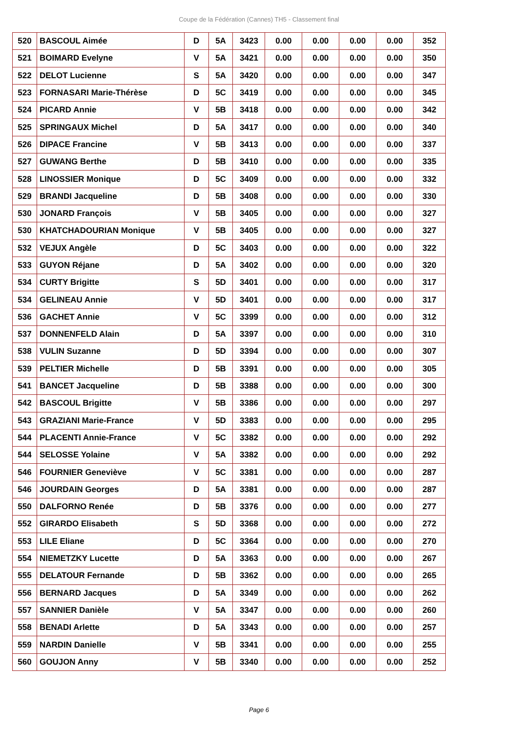Coupe de la Fédération (Cannes) TH5 - Classement final
| 520 | BASCOUL Aimée | D | 5A | 3423 | 0.00 | 0.00 | 0.00 | 0.00 | 352 |
| 521 | BOIMARD Evelyne | V | 5A | 3421 | 0.00 | 0.00 | 0.00 | 0.00 | 350 |
| 522 | DELOT Lucienne | S | 5A | 3420 | 0.00 | 0.00 | 0.00 | 0.00 | 347 |
| 523 | FORNASARI Marie-Thérèse | D | 5C | 3419 | 0.00 | 0.00 | 0.00 | 0.00 | 345 |
| 524 | PICARD Annie | V | 5B | 3418 | 0.00 | 0.00 | 0.00 | 0.00 | 342 |
| 525 | SPRINGAUX Michel | D | 5A | 3417 | 0.00 | 0.00 | 0.00 | 0.00 | 340 |
| 526 | DIPACE Francine | V | 5B | 3413 | 0.00 | 0.00 | 0.00 | 0.00 | 337 |
| 527 | GUWANG Berthe | D | 5B | 3410 | 0.00 | 0.00 | 0.00 | 0.00 | 335 |
| 528 | LINOSSIER Monique | D | 5C | 3409 | 0.00 | 0.00 | 0.00 | 0.00 | 332 |
| 529 | BRANDI Jacqueline | D | 5B | 3408 | 0.00 | 0.00 | 0.00 | 0.00 | 330 |
| 530 | JONARD François | V | 5B | 3405 | 0.00 | 0.00 | 0.00 | 0.00 | 327 |
| 530 | KHATCHADOURIAN Monique | V | 5B | 3405 | 0.00 | 0.00 | 0.00 | 0.00 | 327 |
| 532 | VEJUX Angèle | D | 5C | 3403 | 0.00 | 0.00 | 0.00 | 0.00 | 322 |
| 533 | GUYON Réjane | D | 5A | 3402 | 0.00 | 0.00 | 0.00 | 0.00 | 320 |
| 534 | CURTY Brigitte | S | 5D | 3401 | 0.00 | 0.00 | 0.00 | 0.00 | 317 |
| 534 | GELINEAU Annie | V | 5D | 3401 | 0.00 | 0.00 | 0.00 | 0.00 | 317 |
| 536 | GACHET Annie | V | 5C | 3399 | 0.00 | 0.00 | 0.00 | 0.00 | 312 |
| 537 | DONNENFELD Alain | D | 5A | 3397 | 0.00 | 0.00 | 0.00 | 0.00 | 310 |
| 538 | VULIN Suzanne | D | 5D | 3394 | 0.00 | 0.00 | 0.00 | 0.00 | 307 |
| 539 | PELTIER Michelle | D | 5B | 3391 | 0.00 | 0.00 | 0.00 | 0.00 | 305 |
| 541 | BANCET Jacqueline | D | 5B | 3388 | 0.00 | 0.00 | 0.00 | 0.00 | 300 |
| 542 | BASCOUL Brigitte | V | 5B | 3386 | 0.00 | 0.00 | 0.00 | 0.00 | 297 |
| 543 | GRAZIANI Marie-France | V | 5D | 3383 | 0.00 | 0.00 | 0.00 | 0.00 | 295 |
| 544 | PLACENTI Annie-France | V | 5C | 3382 | 0.00 | 0.00 | 0.00 | 0.00 | 292 |
| 544 | SELOSSE Yolaine | V | 5A | 3382 | 0.00 | 0.00 | 0.00 | 0.00 | 292 |
| 546 | FOURNIER Geneviève | V | 5C | 3381 | 0.00 | 0.00 | 0.00 | 0.00 | 287 |
| 546 | JOURDAIN Georges | D | 5A | 3381 | 0.00 | 0.00 | 0.00 | 0.00 | 287 |
| 550 | DALFORNO Renée | D | 5B | 3376 | 0.00 | 0.00 | 0.00 | 0.00 | 277 |
| 552 | GIRARDO Elisabeth | S | 5D | 3368 | 0.00 | 0.00 | 0.00 | 0.00 | 272 |
| 553 | LILE Eliane | D | 5C | 3364 | 0.00 | 0.00 | 0.00 | 0.00 | 270 |
| 554 | NIEMETZKY Lucette | D | 5A | 3363 | 0.00 | 0.00 | 0.00 | 0.00 | 267 |
| 555 | DELATOUR Fernande | D | 5B | 3362 | 0.00 | 0.00 | 0.00 | 0.00 | 265 |
| 556 | BERNARD Jacques | D | 5A | 3349 | 0.00 | 0.00 | 0.00 | 0.00 | 262 |
| 557 | SANNIER Danièle | V | 5A | 3347 | 0.00 | 0.00 | 0.00 | 0.00 | 260 |
| 558 | BENADI Arlette | D | 5A | 3343 | 0.00 | 0.00 | 0.00 | 0.00 | 257 |
| 559 | NARDIN Danielle | V | 5B | 3341 | 0.00 | 0.00 | 0.00 | 0.00 | 255 |
| 560 | GOUJON Anny | V | 5B | 3340 | 0.00 | 0.00 | 0.00 | 0.00 | 252 |
Page 6